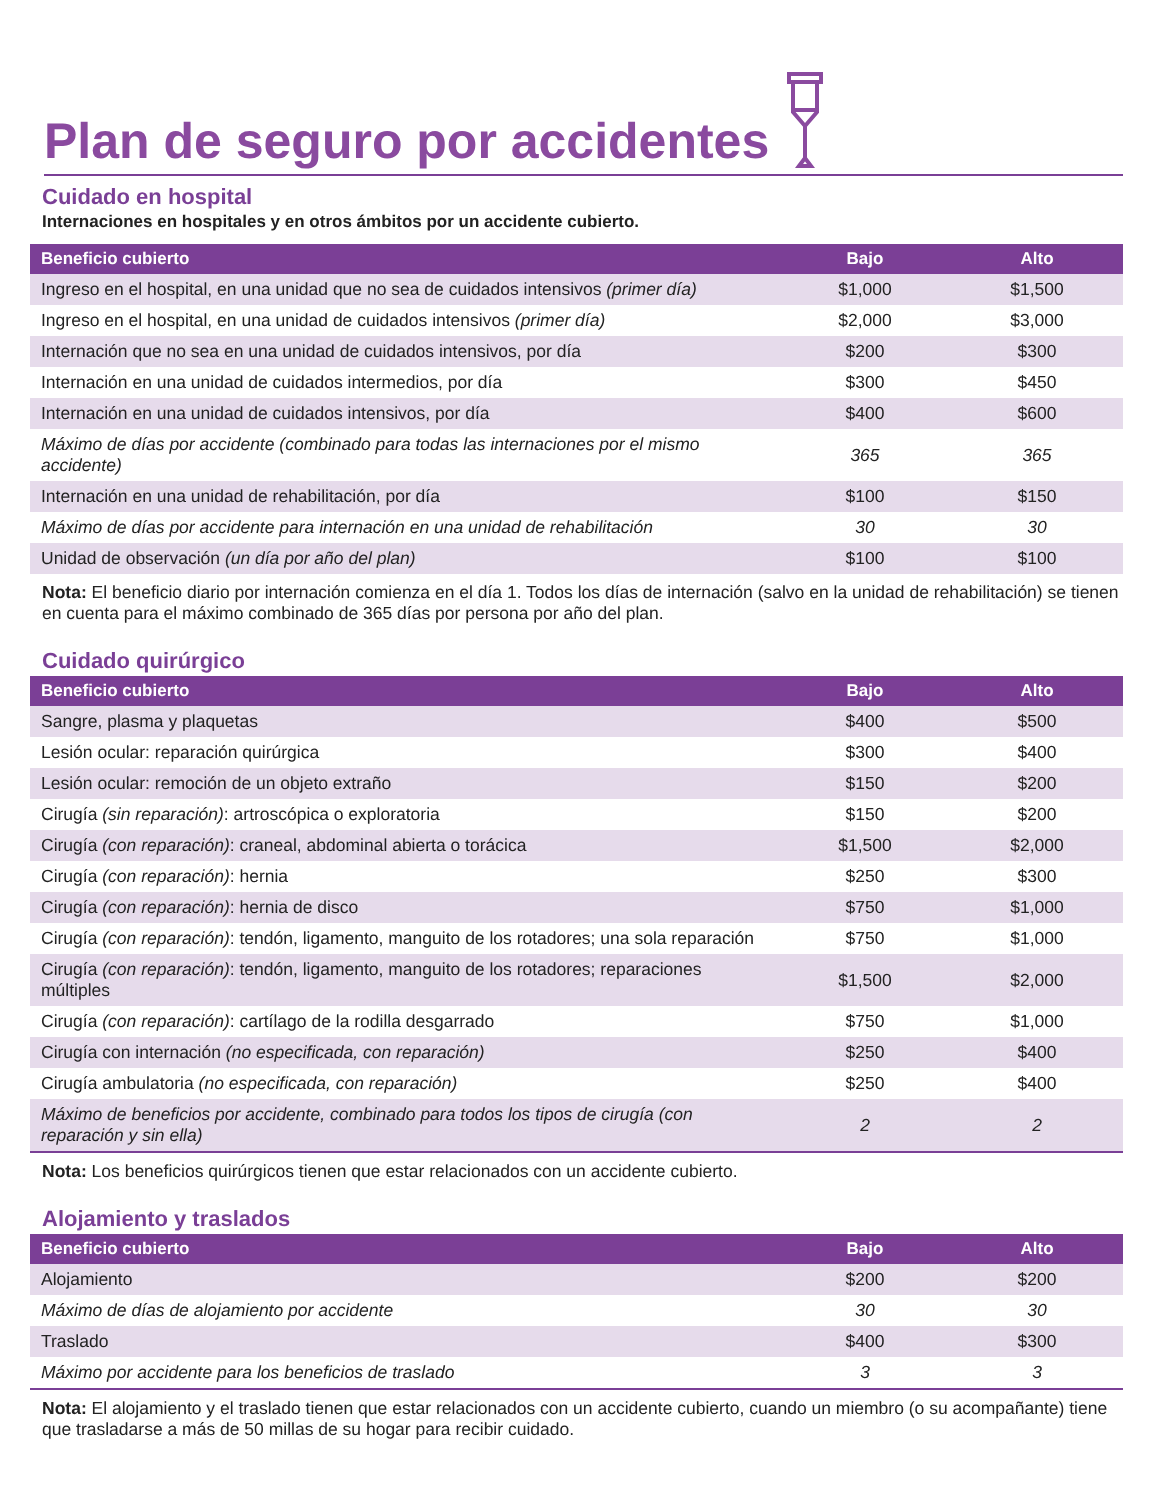Plan de seguro por accidentes
Cuidado en hospital
Internaciones en hospitales y en otros ámbitos por un accidente cubierto.
| Beneficio cubierto | Bajo | Alto |
| --- | --- | --- |
| Ingreso en el hospital, en una unidad que no sea de cuidados intensivos (primer día) | $1,000 | $1,500 |
| Ingreso en el hospital, en una unidad de cuidados intensivos (primer día) | $2,000 | $3,000 |
| Internación que no sea en una unidad de cuidados intensivos, por día | $200 | $300 |
| Internación en una unidad de cuidados intermedios, por día | $300 | $450 |
| Internación en una unidad de cuidados intensivos, por día | $400 | $600 |
| Máximo de días por accidente (combinado para todas las internaciones por el mismo accidente) | 365 | 365 |
| Internación en una unidad de rehabilitación, por día | $100 | $150 |
| Máximo de días por accidente para internación en una unidad de rehabilitación | 30 | 30 |
| Unidad de observación (un día por año del plan) | $100 | $100 |
Nota: El beneficio diario por internación comienza en el día 1. Todos los días de internación (salvo en la unidad de rehabilitación) se tienen en cuenta para el máximo combinado de 365 días por persona por año del plan.
Cuidado quirúrgico
| Beneficio cubierto | Bajo | Alto |
| --- | --- | --- |
| Sangre, plasma y plaquetas | $400 | $500 |
| Lesión ocular: reparación quirúrgica | $300 | $400 |
| Lesión ocular: remoción de un objeto extraño | $150 | $200 |
| Cirugía (sin reparación) : artroscópica o exploratoria | $150 | $200 |
| Cirugía (con reparación) : craneal, abdominal abierta o torácica | $1,500 | $2,000 |
| Cirugía (con reparación) : hernia | $250 | $300 |
| Cirugía (con reparación) : hernia de disco | $750 | $1,000 |
| Cirugía (con reparación) : tendón, ligamento, manguito de los rotadores; una sola reparación | $750 | $1,000 |
| Cirugía (con reparación) : tendón, ligamento, manguito de los rotadores; reparaciones múltiples | $1,500 | $2,000 |
| Cirugía (con reparación) : cartílago de la rodilla desgarrado | $750 | $1,000 |
| Cirugía con internación (no especificada, con reparación) | $250 | $400 |
| Cirugía ambulatoria (no especificada, con reparación) | $250 | $400 |
| Máximo de beneficios por accidente, combinado para todos los tipos de cirugía (con reparación y sin ella) | 2 | 2 |
Nota: Los beneficios quirúrgicos tienen que estar relacionados con un accidente cubierto.
Alojamiento y traslados
| Beneficio cubierto | Bajo | Alto |
| --- | --- | --- |
| Alojamiento | $200 | $200 |
| Máximo de días de alojamiento por accidente | 30 | 30 |
| Traslado | $400 | $300 |
| Máximo por accidente para los beneficios de traslado | 3 | 3 |
Nota: El alojamiento y el traslado tienen que estar relacionados con un accidente cubierto, cuando un miembro (o su acompañante) tiene que trasladarse a más de 50 millas de su hogar para recibir cuidado.